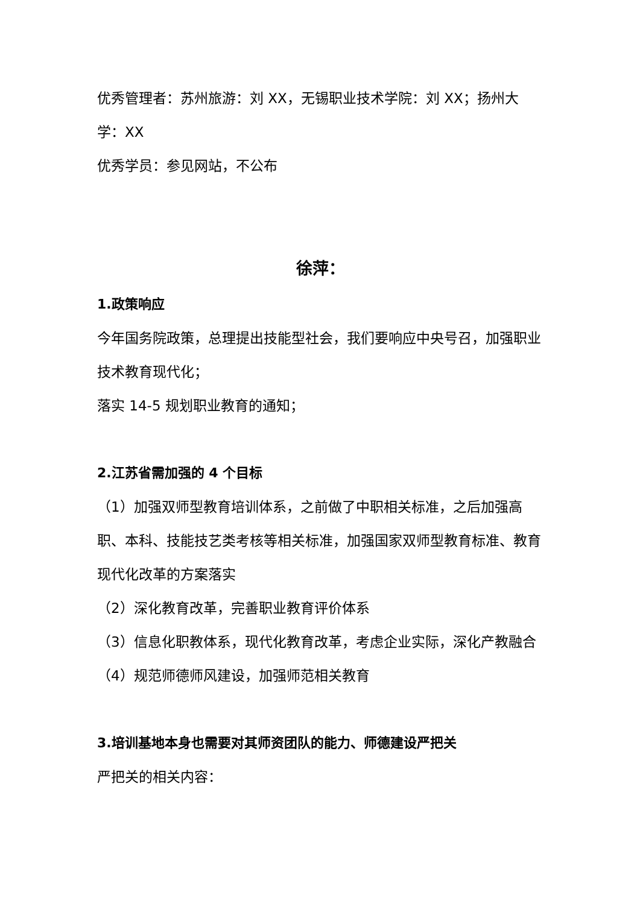优秀管理者：苏州旅游：刘 XX，无锡职业技术学院：刘 XX；扬州大学：XX
优秀学员：参见网站，不公布
徐萍：
1.政策响应
今年国务院政策，总理提出技能型社会，我们要响应中央号召，加强职业技术教育现代化；
落实 14-5 规划职业教育的通知；
2.江苏省需加强的 4 个目标
（1）加强双师型教育培训体系，之前做了中职相关标准，之后加强高职、本科、技能技艺类考核等相关标准，加强国家双师型教育标准、教育现代化改革的方案落实
（2）深化教育改革，完善职业教育评价体系
（3）信息化职教体系，现代化教育改革，考虑企业实际，深化产教融合
（4）规范师德师风建设，加强师范相关教育
3.培训基地本身也需要对其师资团队的能力、师德建设严把关
严把关的相关内容：